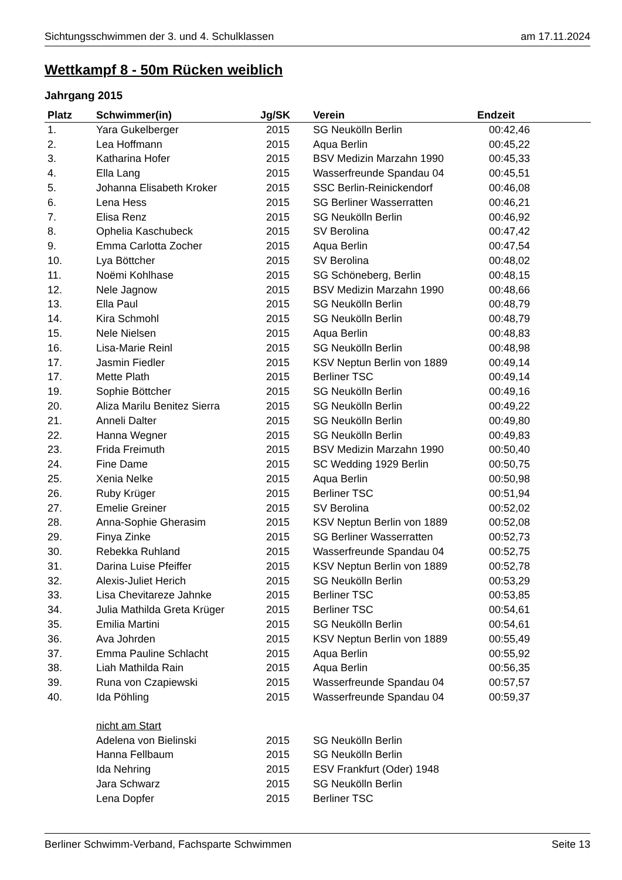Sichtungsschwimmen der 3. und 4. Schulklassen am 17.11.2024
Wettkampf 8 - 50m Rücken weiblich
Jahrgang 2015
| Platz | Schwimmer(in) | Jg/SK | | Verein | Endzeit | |
| --- | --- | --- | --- | --- | --- | --- |
| 1. | Yara Gukelberger | 2015 | | SG Neukölln Berlin | 00:42,46 | |
| 2. | Lea Hoffmann | 2015 | | Aqua Berlin | 00:45,22 | |
| 3. | Katharina Hofer | 2015 | | BSV Medizin Marzahn 1990 | 00:45,33 | |
| 4. | Ella Lang | 2015 | | Wasserfreunde Spandau 04 | 00:45,51 | |
| 5. | Johanna Elisabeth Kroker | 2015 | | SSC Berlin-Reinickendorf | 00:46,08 | |
| 6. | Lena Hess | 2015 | | SG Berliner Wasserratten | 00:46,21 | |
| 7. | Elisa Renz | 2015 | | SG Neukölln Berlin | 00:46,92 | |
| 8. | Ophelia Kaschubeck | 2015 | | SV Berolina | 00:47,42 | |
| 9. | Emma Carlotta Zocher | 2015 | | Aqua Berlin | 00:47,54 | |
| 10. | Lya Böttcher | 2015 | | SV Berolina | 00:48,02 | |
| 11. | Noëmi Kohlhase | 2015 | | SG Schöneberg, Berlin | 00:48,15 | |
| 12. | Nele Jagnow | 2015 | | BSV Medizin Marzahn 1990 | 00:48,66 | |
| 13. | Ella Paul | 2015 | | SG Neukölln Berlin | 00:48,79 | |
| 14. | Kira Schmohl | 2015 | | SG Neukölln Berlin | 00:48,79 | |
| 15. | Nele Nielsen | 2015 | | Aqua Berlin | 00:48,83 | |
| 16. | Lisa-Marie Reinl | 2015 | | SG Neukölln Berlin | 00:48,98 | |
| 17. | Jasmin Fiedler | 2015 | | KSV Neptun Berlin von 1889 | 00:49,14 | |
| 17. | Mette Plath | 2015 | | Berliner TSC | 00:49,14 | |
| 19. | Sophie Böttcher | 2015 | | SG Neukölln Berlin | 00:49,16 | |
| 20. | Aliza Marilu Benitez Sierra | 2015 | | SG Neukölln Berlin | 00:49,22 | |
| 21. | Anneli Dalter | 2015 | | SG Neukölln Berlin | 00:49,80 | |
| 22. | Hanna Wegner | 2015 | | SG Neukölln Berlin | 00:49,83 | |
| 23. | Frida Freimuth | 2015 | | BSV Medizin Marzahn 1990 | 00:50,40 | |
| 24. | Fine Dame | 2015 | | SC Wedding 1929 Berlin | 00:50,75 | |
| 25. | Xenia Nelke | 2015 | | Aqua Berlin | 00:50,98 | |
| 26. | Ruby Krüger | 2015 | | Berliner TSC | 00:51,94 | |
| 27. | Emelie Greiner | 2015 | | SV Berolina | 00:52,02 | |
| 28. | Anna-Sophie Gherasim | 2015 | | KSV Neptun Berlin von 1889 | 00:52,08 | |
| 29. | Finya Zinke | 2015 | | SG Berliner Wasserratten | 00:52,73 | |
| 30. | Rebekka Ruhland | 2015 | | Wasserfreunde Spandau 04 | 00:52,75 | |
| 31. | Darina Luise Pfeiffer | 2015 | | KSV Neptun Berlin von 1889 | 00:52,78 | |
| 32. | Alexis-Juliet Herich | 2015 | | SG Neukölln Berlin | 00:53,29 | |
| 33. | Lisa Chevitareze Jahnke | 2015 | | Berliner TSC | 00:53,85 | |
| 34. | Julia Mathilda Greta Krüger | 2015 | | Berliner TSC | 00:54,61 | |
| 35. | Emilia Martini | 2015 | | SG Neukölln Berlin | 00:54,61 | |
| 36. | Ava Johrden | 2015 | | KSV Neptun Berlin von 1889 | 00:55,49 | |
| 37. | Emma Pauline Schlacht | 2015 | | Aqua Berlin | 00:55,92 | |
| 38. | Liah Mathilda Rain | 2015 | | Aqua Berlin | 00:56,35 | |
| 39. | Runa von Czapiewski | 2015 | | Wasserfreunde Spandau 04 | 00:57,57 | |
| 40. | Ida Pöhling | 2015 | | Wasserfreunde Spandau 04 | 00:59,37 | |
| | nicht am Start | | | | | |
| | Adelena von Bielinski | 2015 | | SG Neukölln Berlin | | |
| | Hanna Fellbaum | 2015 | | SG Neukölln Berlin | | |
| | Ida Nehring | 2015 | | ESV Frankfurt (Oder) 1948 | | |
| | Jara Schwarz | 2015 | | SG Neukölln Berlin | | |
| | Lena Dopfer | 2015 | | Berliner TSC | | |
Berliner Schwimm-Verband, Fachsparte Schwimmen Seite 13